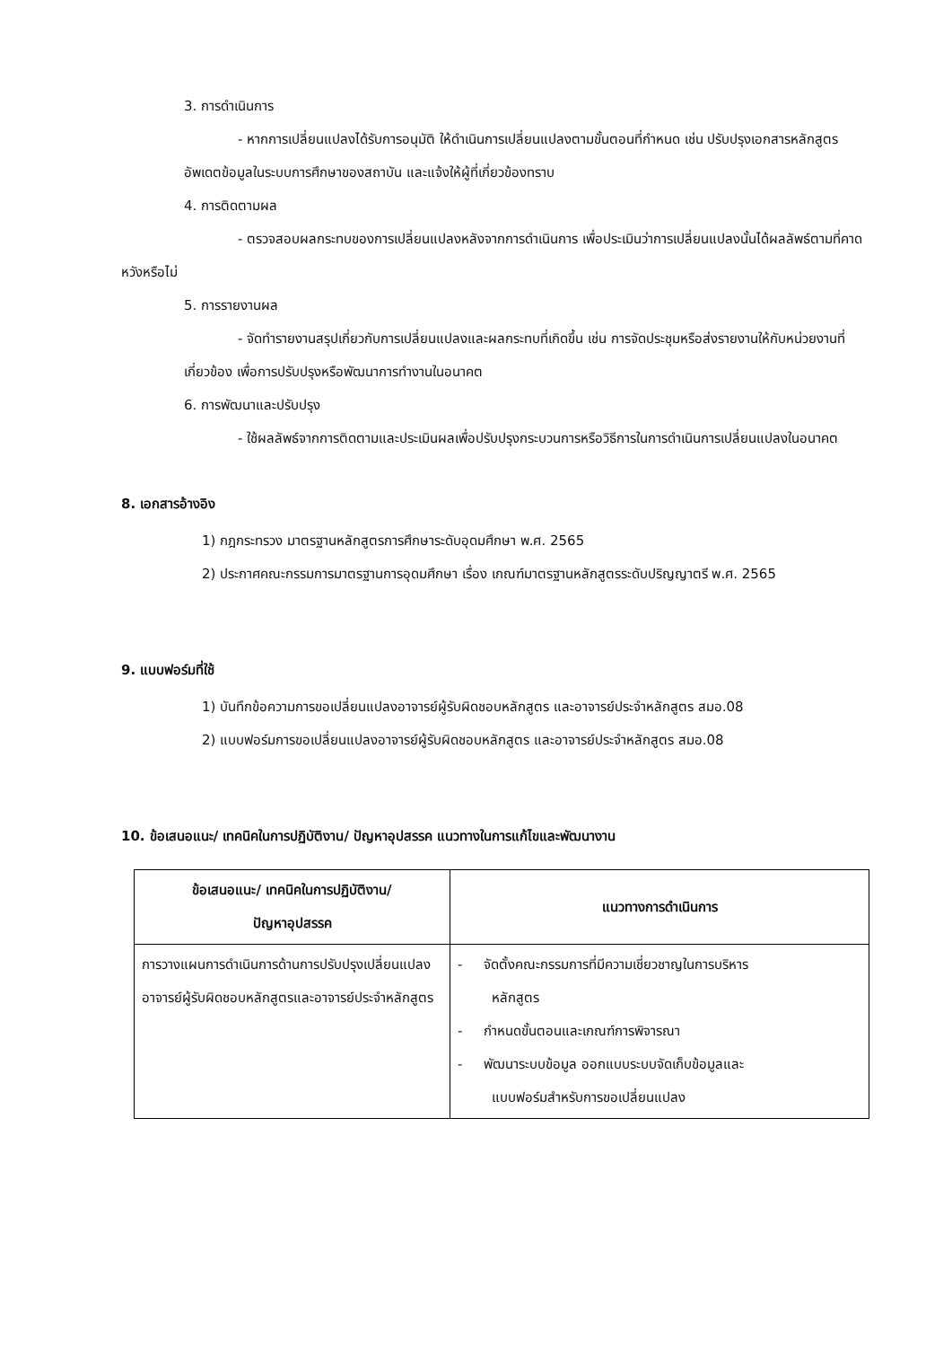3. การดำเนินการ
- หากการเปลี่ยนแปลงได้รับการอนุมัติ ให้ดำเนินการเปลี่ยนแปลงตามขั้นตอนที่กำหนด เช่น ปรับปรุงเอกสารหลักสูตร อัพเดตข้อมูลในระบบการศึกษาของสถาบัน และแจ้งให้ผู้ที่เกี่ยวข้องทราบ
4. การติดตามผล
- ตรวจสอบผลกระทบของการเปลี่ยนแปลงหลังจากการดำเนินการ เพื่อประเมินว่าการเปลี่ยนแปลงนั้นได้ผลลัพธ์ตามที่คาดหวังหรือไม่
5. การรายงานผล
- จัดทำรายงานสรุปเกี่ยวกับการเปลี่ยนแปลงและผลกระทบที่เกิดขึ้น เช่น การจัดประชุมหรือส่งรายงานให้กับหน่วยงานที่เกี่ยวข้อง เพื่อการปรับปรุงหรือพัฒนาการทำงานในอนาคต
6. การพัฒนาและปรับปรุง
- ใช้ผลลัพธ์จากการติดตามและประเมินผลเพื่อปรับปรุงกระบวนการหรือวิธีการในการดำเนินการเปลี่ยนแปลงในอนาคต
8. เอกสารอ้างอิง
1) กฎกระทรวง มาตรฐานหลักสูตรการศึกษาระดับอุดมศึกษา พ.ศ. 2565
2) ประกาศคณะกรรมการมาตรฐานการอุดมศึกษา เรื่อง เกณฑ์มาตรฐานหลักสูตรระดับปริญญาตรี พ.ศ. 2565
9. แบบฟอร์มที่ใช้
1) บันทึกข้อความการขอเปลี่ยนแปลงอาจารย์ผู้รับผิดชอบหลักสูตร และอาจารย์ประจำหลักสูตร สมอ.08
2) แบบฟอร์มการขอเปลี่ยนแปลงอาจารย์ผู้รับผิดชอบหลักสูตร และอาจารย์ประจำหลักสูตร สมอ.08
10. ข้อเสนอแนะ/ เทคนิคในการปฏิบัติงาน/ ปัญหาอุปสรรค แนวทางในการแก้ไขและพัฒนางาน
| ข้อเสนอแนะ/ เทคนิคในการปฏิบัติงาน/ ปัญหาอุปสรรค | แนวทางการดำเนินการ |
| --- | --- |
| การวางแผนการดำเนินการด้านการปรับปรุงเปลี่ยนแปลงอาจารย์ผู้รับผิดชอบหลักสูตรและอาจารย์ประจำหลักสูตร | - จัดตั้งคณะกรรมการที่มีความเชี่ยวชาญในการบริหาร หลักสูตร - กำหนดขั้นตอนและเกณฑ์การพิจารณา - พัฒนาระบบข้อมูล ออกแบบระบบจัดเก็บข้อมูลและ แบบฟอร์มสำหรับการขอเปลี่ยนแปลง |